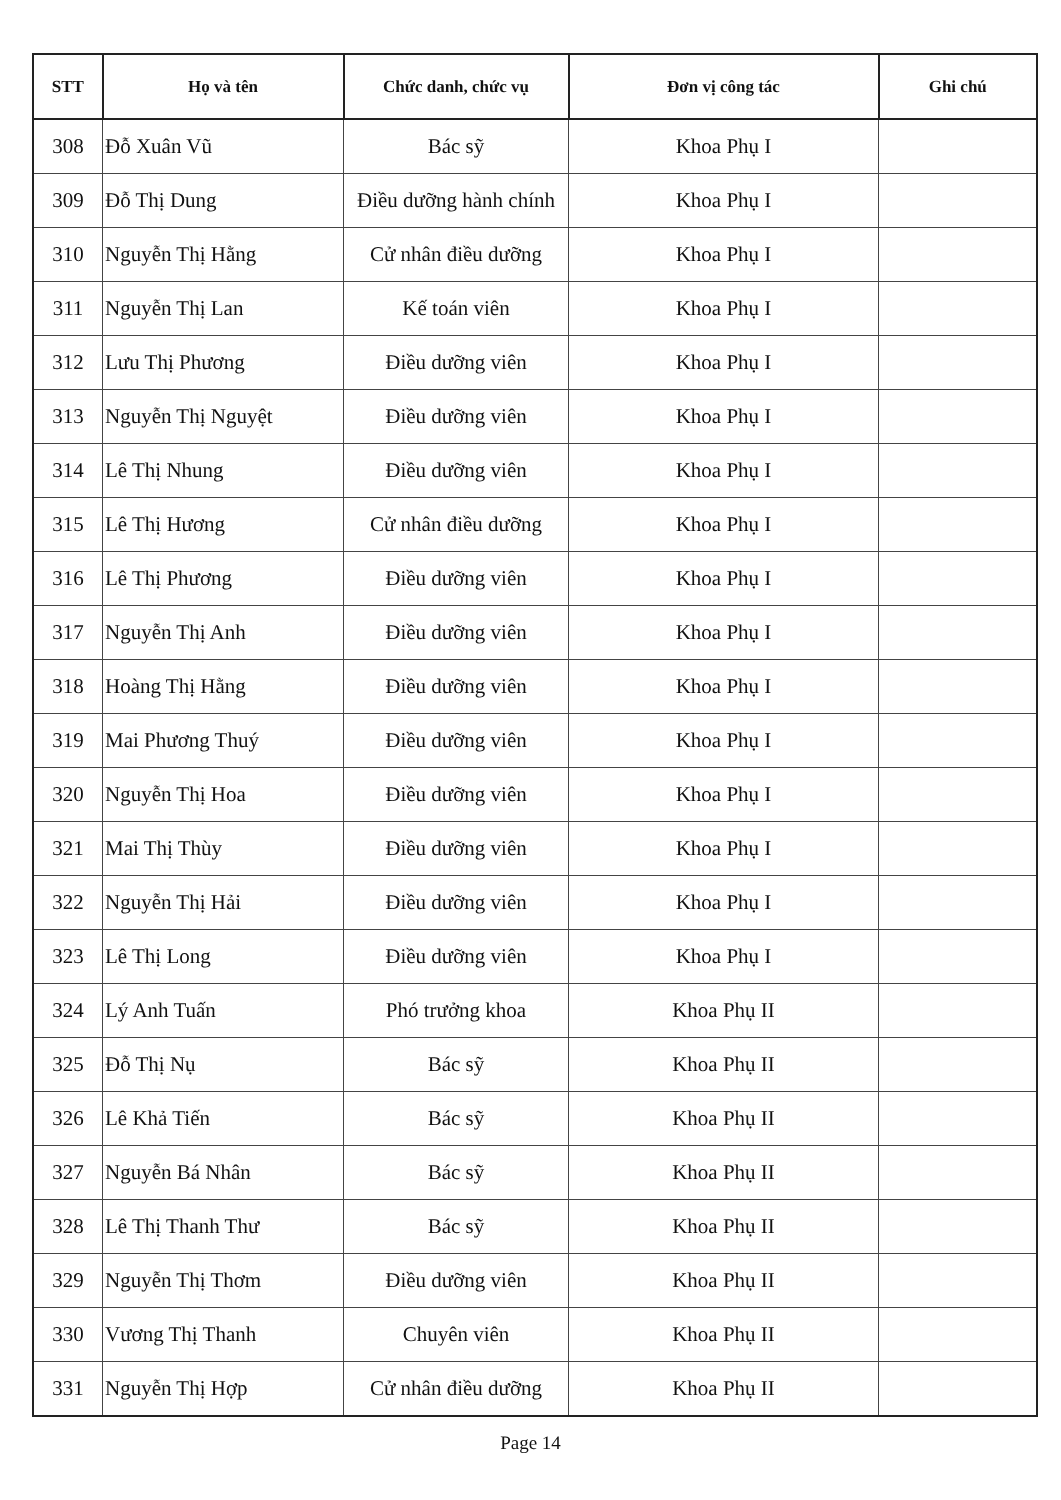| STT | Họ và tên | Chức danh, chức vụ | Đơn vị công tác | Ghi chú |
| --- | --- | --- | --- | --- |
| 308 | Đỗ Xuân Vũ | Bác sỹ | Khoa Phụ I | |
| 309 | Đỗ Thị Dung | Điều dưỡng hành chính | Khoa Phụ I | |
| 310 | Nguyễn Thị Hằng | Cử nhân điều dưỡng | Khoa Phụ I | |
| 311 | Nguyễn Thị Lan | Kế toán viên | Khoa Phụ I | |
| 312 | Lưu Thị Phương | Điều dưỡng viên | Khoa Phụ I | |
| 313 | Nguyễn Thị Nguyệt | Điều dưỡng viên | Khoa Phụ I | |
| 314 | Lê Thị Nhung | Điều dưỡng viên | Khoa Phụ I | |
| 315 | Lê Thị Hương | Cử nhân điều dưỡng | Khoa Phụ I | |
| 316 | Lê Thị Phương | Điều dưỡng viên | Khoa Phụ I | |
| 317 | Nguyễn Thị Anh | Điều dưỡng viên | Khoa Phụ I | |
| 318 | Hoàng Thị Hằng | Điều dưỡng viên | Khoa Phụ I | |
| 319 | Mai Phương Thuý | Điều dưỡng viên | Khoa Phụ I | |
| 320 | Nguyễn Thị Hoa | Điều dưỡng viên | Khoa Phụ I | |
| 321 | Mai Thị Thùy | Điều dưỡng viên | Khoa Phụ I | |
| 322 | Nguyễn Thị Hải | Điều dưỡng viên | Khoa Phụ I | |
| 323 | Lê Thị Long | Điều dưỡng viên | Khoa Phụ I | |
| 324 | Lý Anh Tuấn | Phó trưởng khoa | Khoa Phụ II | |
| 325 | Đỗ Thị Nụ | Bác sỹ | Khoa Phụ II | |
| 326 | Lê Khả Tiến | Bác sỹ | Khoa Phụ II | |
| 327 | Nguyễn Bá Nhân | Bác sỹ | Khoa Phụ II | |
| 328 | Lê Thị Thanh Thư | Bác sỹ | Khoa Phụ II | |
| 329 | Nguyễn Thị Thơm | Điều dưỡng viên | Khoa Phụ II | |
| 330 | Vương Thị Thanh | Chuyên viên | Khoa Phụ II | |
| 331 | Nguyễn Thị Hợp | Cử nhân điều dưỡng | Khoa Phụ II | |
Page 14